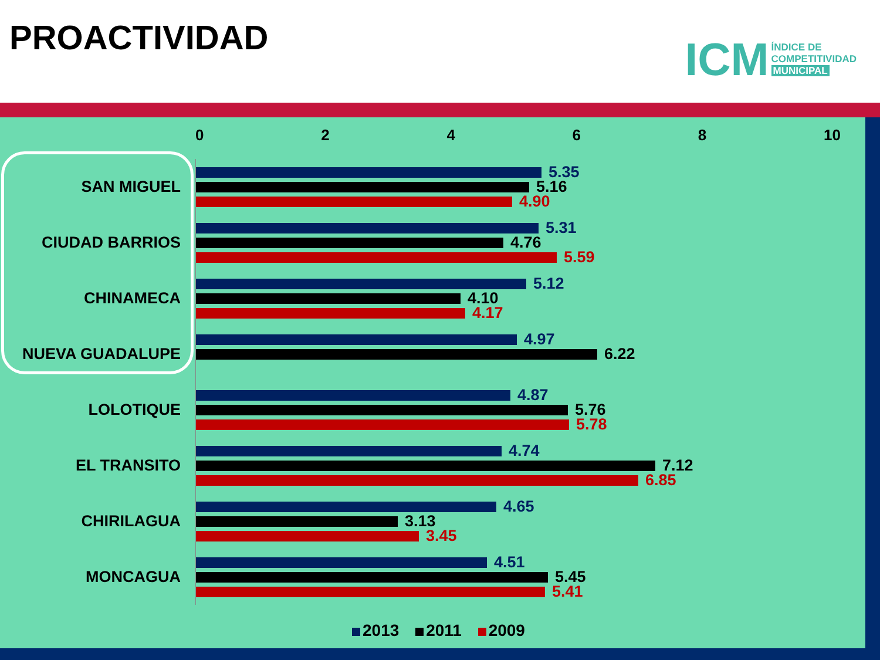PROACTIVIDAD
ICM
ÍNDICE DE
COMPETITIVIDAD
MUNICIPAL
02468 10
SAN MIGUEL
5.35
5.16
4.90
CIUDAD BARRIOS
5.31
4.76
5.59
CHINAMECA
5.12
4.10
4.17
NUEVA GUADALUPE
4.97
6.22
LOLOTIQUE
4.87
5.76
5.78
EL TRANSITO
4.74
7.12
6.85
CHIRILAGUA
4.65
3.13
3.45
MONCAGUA
4.51
5.45
5.41
2013 2011 2009